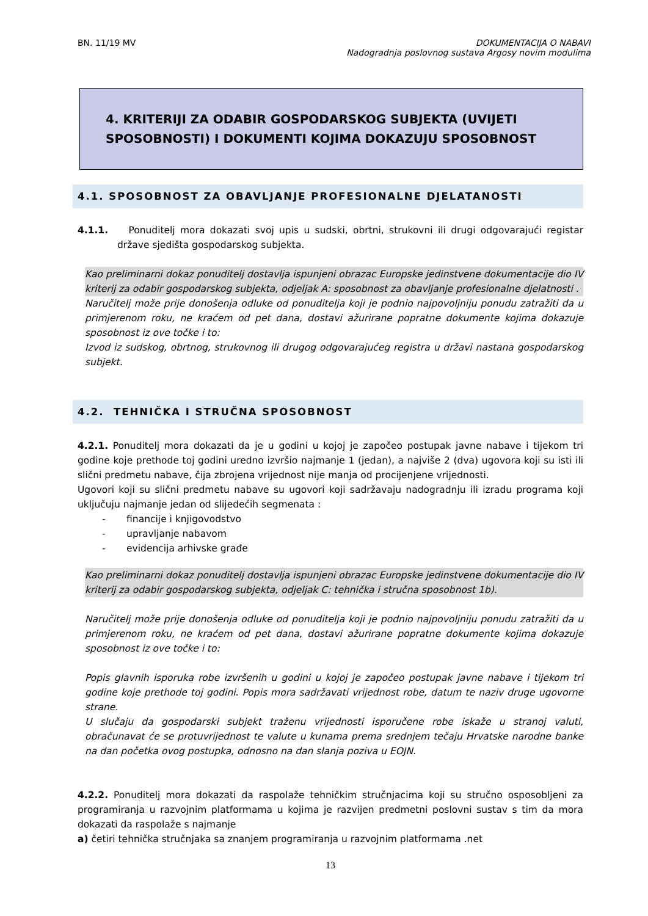BN. 11/19 MV DOKUMENTACIJA O NABAVI
Nadogradnja poslovnog sustava Argosy novim modulima
4. KRITERIJI ZA ODABIR GOSPODARSKOG SUBJEKTA (UVIJETI SPOSOBNOSTI) I DOKUMENTI KOJIMA DOKAZUJU SPOSOBNOST
4.1. SPOSOBNOST ZA OBAVLJANJE PROFESIONALNE DJELATANOSTI
4.1.1. Ponuditelj mora dokazati svoj upis u sudski, obrtni, strukovni ili drugi odgovarajući registar države sjedišta gospodarskog subjekta.
Kao preliminarni dokaz ponuditelj dostavlja ispunjeni obrazac Europske jedinstvene dokumentacije dio IV kriterij za odabir gospodarskog subjekta, odjeljak A: sposobnost za obavljanje profesionalne djelatnosti .
Naručitelj može prije donošenja odluke od ponuditelja koji je podnio najpovoljniju ponudu zatražiti da u primjerenom roku, ne kraćem od pet dana, dostavi ažurirane popratne dokumente kojima dokazuje sposobnost iz ove točke i to:
Izvod iz sudskog, obrtnog, strukovnog ili drugog odgovarajućeg registra u državi nastana gospodarskog subjekt.
4.2. TEHNIČKA I STRUČNA SPOSOBNOST
4.2.1. Ponuditelj mora dokazati da je u godini u kojoj je započeo postupak javne nabave i tijekom tri godine koje prethode toj godini uredno izvršio najmanje 1 (jedan), a najviše 2 (dva) ugovora koji su isti ili slični predmetu nabave, čija zbrojena vrijednost nije manja od procijenjene vrijednosti.
Ugovori koji su slični predmetu nabave su ugovori koji sadržavaju nadogradnju ili izradu programa koji uključuju najmanje jedan od slijedećih segmenata :
- financije i knjigovodstvo
- upravljanje nabavom
- evidencija arhivske građe
Kao preliminarni dokaz ponuditelj dostavlja ispunjeni obrazac Europske jedinstvene dokumentacije dio IV kriterij za odabir gospodarskog subjekta, odjeljak C: tehnička i stručna sposobnost 1b).
Naručitelj može prije donošenja odluke od ponuditelja koji je podnio najpovoljniju ponudu zatražiti da u primjerenom roku, ne kraćem od pet dana, dostavi ažurirane popratne dokumente kojima dokazuje sposobnost iz ove točke i to:
Popis glavnih isporuka robe izvršenih u godini u kojoj je započeo postupak javne nabave i tijekom tri godine koje prethode toj godini. Popis mora sadržavati vrijednost robe, datum te naziv druge ugovorne strane.
U slučaju da gospodarski subjekt traženu vrijednosti isporučene robe iskaže u stranoj valuti, obračunavat će se protuvrijednost te valute u kunama prema srednjem tečaju Hrvatske narodne banke na dan početka ovog postupka, odnosno na dan slanja poziva u EOJN.
4.2.2. Ponuditelj mora dokazati da raspolaže tehničkim stručnjacima koji su stručno osposobljeni za programiranja u razvojnim platformama u kojima je razvijen predmetni poslovni sustav s tim da mora dokazati da raspolaže s najmanje
a) četiri tehnička stručnjaka sa znanjem programiranja u razvojnim platformama .net
13